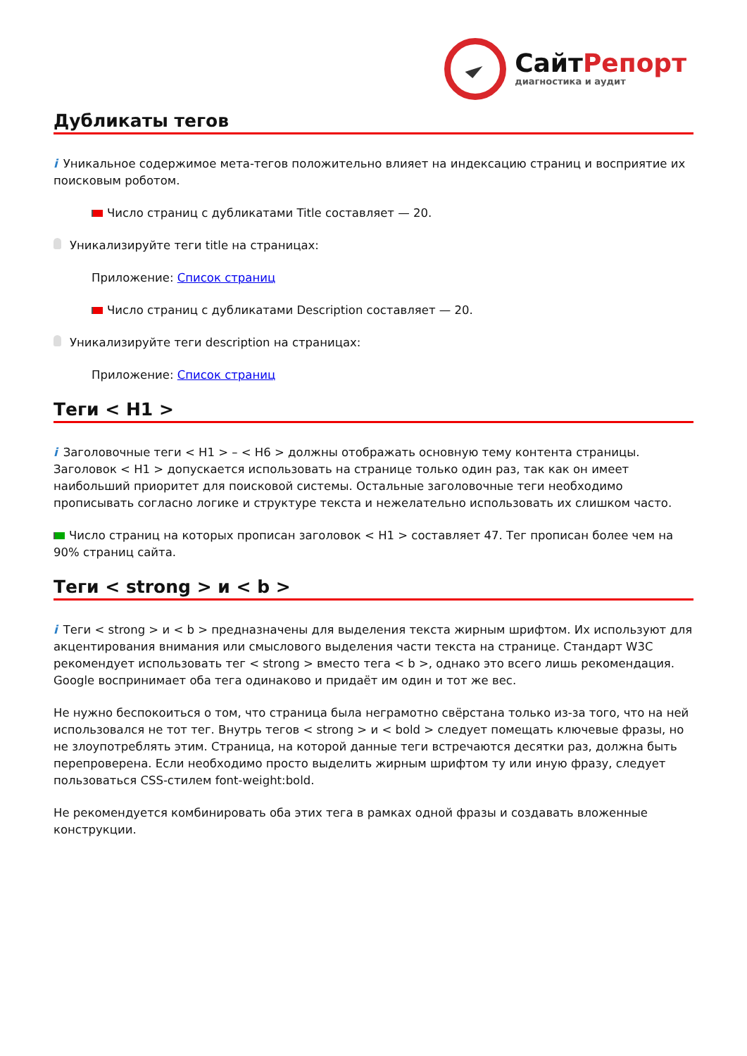СайтРепорт
диагностика и аудит
Дубликаты тегов
i Уникальное содержимое мета-тегов положительно влияет на индексацию страниц и восприятие их поисковым роботом.
Число страниц с дубликатами Title составляет — 20.
Уникализируйте теги title на страницах:
Приложение: Список страниц
Число страниц с дубликатами Description составляет — 20.
Уникализируйте теги description на страницах:
Приложение: Список страниц
Теги < H1 >
i Заголовочные теги < H1 > – < H6 > должны отображать основную тему контента страницы. Заголовок < H1 > допускается использовать на странице только один раз, так как он имеет наибольший приоритет для поисковой системы. Остальные заголовочные теги необходимо прописывать согласно логике и структуре текста и нежелательно использовать их слишком часто.
Число страниц на которых прописан заголовок < H1 > составляет 47. Тег прописан более чем на 90% страниц сайта.
Теги < strong > и < b >
i Теги < strong > и < b > предназначены для выделения текста жирным шрифтом. Их используют для акцентирования внимания или смыслового выделения части текста на странице. Стандарт W3C рекомендует использовать тег < strong > вместо тега < b >, однако это всего лишь рекомендация. Google воспринимает оба тега одинаково и придаёт им один и тот же вес.
Не нужно беспокоиться о том, что страница была неграмотно свёрстана только из-за того, что на ней использовался не тот тег. Внутрь тегов < strong > и < bold > следует помещать ключевые фразы, но не злоупотреблять этим. Страница, на которой данные теги встречаются десятки раз, должна быть перепроверена. Если необходимо просто выделить жирным шрифтом ту или иную фразу, следует пользоваться CSS-стилем font-weight:bold.
Не рекомендуется комбинировать оба этих тега в рамках одной фразы и создавать вложенные конструкции.